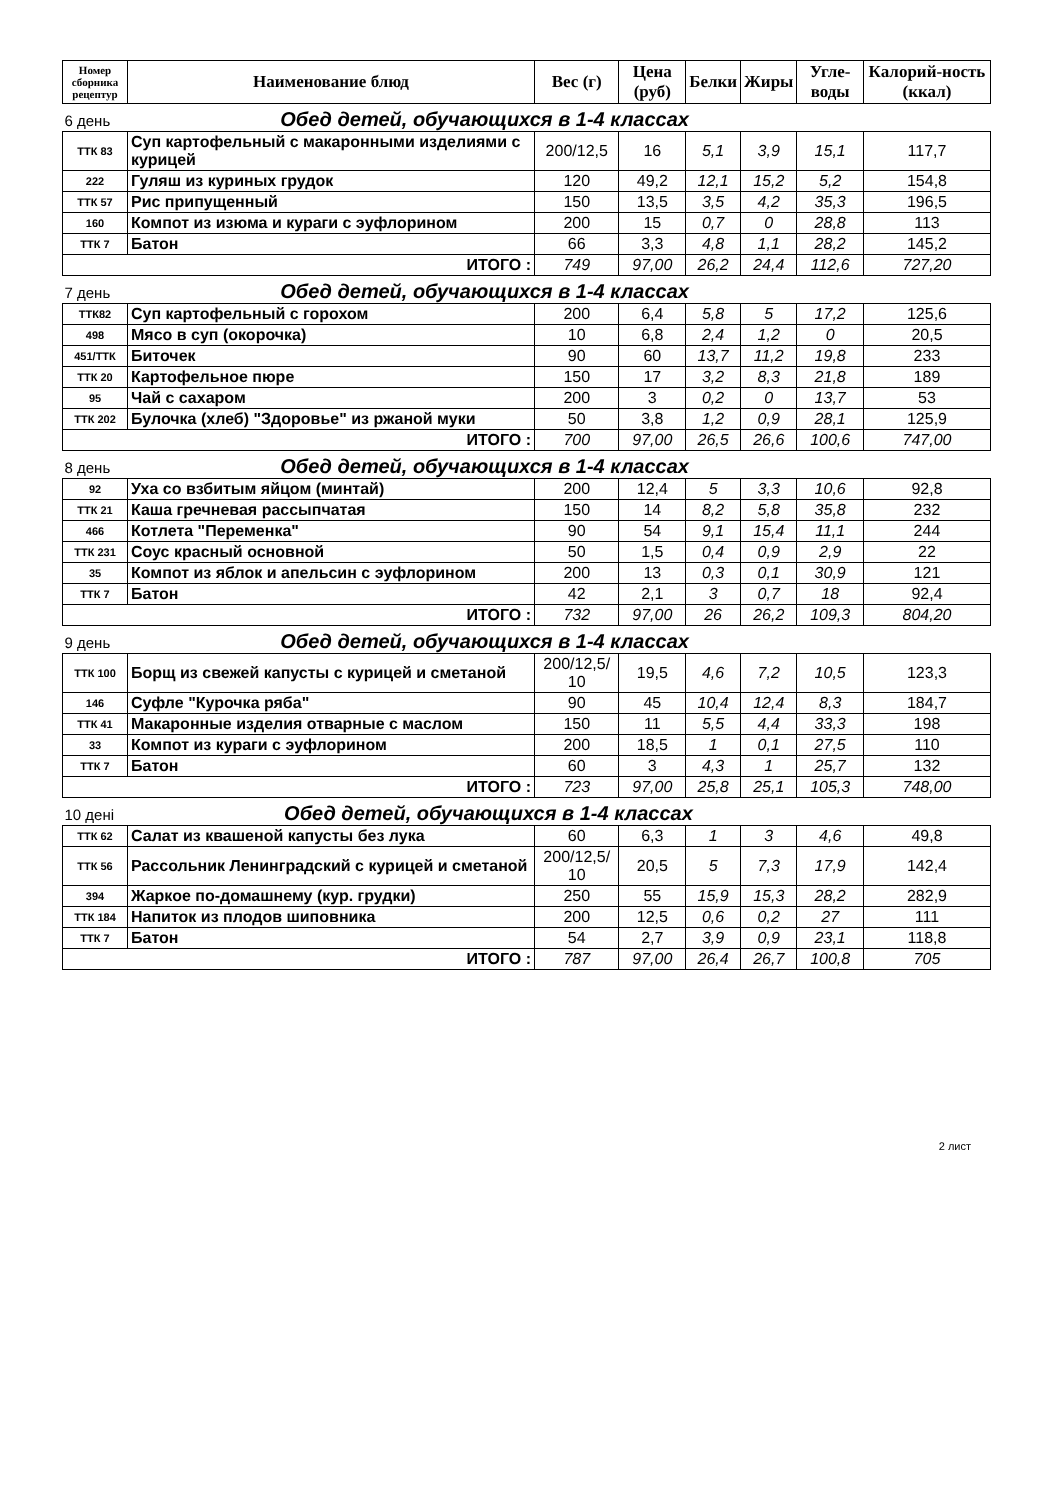| Номер сборника рецептур | Наименование блюд | Вес (г) | Цена (руб) | Белки | Жиры | Угле-воды | Калорий-ность (ккал) |
| --- | --- | --- | --- | --- | --- | --- | --- |
| 6 день Обед детей, обучающихся в 1-4 классах | | | | | | | |
| ТТК 83 | Суп картофельный с макаронными изделиями с курицей | 200/12,5 | 16 | 5,1 | 3,9 | 15,1 | 117,7 |
| 222 | Гуляш из куриных грудок | 120 | 49,2 | 12,1 | 15,2 | 5,2 | 154,8 |
| ТТК 57 | Рис припущенный | 150 | 13,5 | 3,5 | 4,2 | 35,3 | 196,5 |
| 160 | Компот из изюма и кураги с эуфлорином | 200 | 15 | 0,7 | 0 | 28,8 | 113 |
| ТТК 7 | Батон | 66 | 3,3 | 4,8 | 1,1 | 28,2 | 145,2 |
| ИТОГО : | | 749 | 97,00 | 26,2 | 24,4 | 112,6 | 727,20 |
| 7 день Обед детей, обучающихся в 1-4 классах | | | | | | | |
| ТТК82 | Суп картофельный с горохом | 200 | 6,4 | 5,8 | 5 | 17,2 | 125,6 |
| 498 | Мясо в суп (окорочка) | 10 | 6,8 | 2,4 | 1,2 | 0 | 20,5 |
| 451/ТТК | Биточек | 90 | 60 | 13,7 | 11,2 | 19,8 | 233 |
| ТТК 20 | Картофельное пюре | 150 | 17 | 3,2 | 8,3 | 21,8 | 189 |
| 95 | Чай с сахаром | 200 | 3 | 0,2 | 0 | 13,7 | 53 |
| ТТК 202 | Булочка (хлеб) "Здоровье" из ржаной муки | 50 | 3,8 | 1,2 | 0,9 | 28,1 | 125,9 |
| ИТОГО : | | 700 | 97,00 | 26,5 | 26,6 | 100,6 | 747,00 |
| 8 день Обед детей, обучающихся в 1-4 классах | | | | | | | |
| 92 | Уха со взбитым яйцом (минтай) | 200 | 12,4 | 5 | 3,3 | 10,6 | 92,8 |
| ТТК 21 | Каша гречневая рассыпчатая | 150 | 14 | 8,2 | 5,8 | 35,8 | 232 |
| 466 | Котлета "Переменка" | 90 | 54 | 9,1 | 15,4 | 11,1 | 244 |
| ТТК 231 | Соус красный основной | 50 | 1,5 | 0,4 | 0,9 | 2,9 | 22 |
| 35 | Компот из яблок и апельсин с эуфлорином | 200 | 13 | 0,3 | 0,1 | 30,9 | 121 |
| ТТК 7 | Батон | 42 | 2,1 | 3 | 0,7 | 18 | 92,4 |
| ИТОГО : | | 732 | 97,00 | 26 | 26,2 | 109,3 | 804,20 |
| 9 день Обед детей, обучающихся в 1-4 классах | | | | | | | |
| ТТК 100 | Борщ из свежей капусты с курицей и сметаной | 200/12,5/ 10 | 19,5 | 4,6 | 7,2 | 10,5 | 123,3 |
| 146 | Суфле "Курочка ряба" | 90 | 45 | 10,4 | 12,4 | 8,3 | 184,7 |
| ТТК 41 | Макаронные изделия отварные с маслом | 150 | 11 | 5,5 | 4,4 | 33,3 | 198 |
| 33 | Компот из кураги с эуфлорином | 200 | 18,5 | 1 | 0,1 | 27,5 | 110 |
| ТТК 7 | Батон | 60 | 3 | 4,3 | 1 | 25,7 | 132 |
| ИТОГО : | | 723 | 97,00 | 25,8 | 25,1 | 105,3 | 748,00 |
| 10 дені Обед детей, обучающихся в 1-4 классах | | | | | | | |
| ТТК 62 | Салат из квашеной капусты без лука | 60 | 6,3 | 1 | 3 | 4,6 | 49,8 |
| ТТК 56 | Рассольник Ленинградский с курицей и сметаной | 200/12,5/ 10 | 20,5 | 5 | 7,3 | 17,9 | 142,4 |
| 394 | Жаркое по-домашнему (кур. грудки) | 250 | 55 | 15,9 | 15,3 | 28,2 | 282,9 |
| ТТК 184 | Напиток из плодов шиповника | 200 | 12,5 | 0,6 | 0,2 | 27 | 111 |
| ТТК 7 | Батон | 54 | 2,7 | 3,9 | 0,9 | 23,1 | 118,8 |
| ИТОГО : | | 787 | 97,00 | 26,4 | 26,7 | 100,8 | 705 |
2 лист